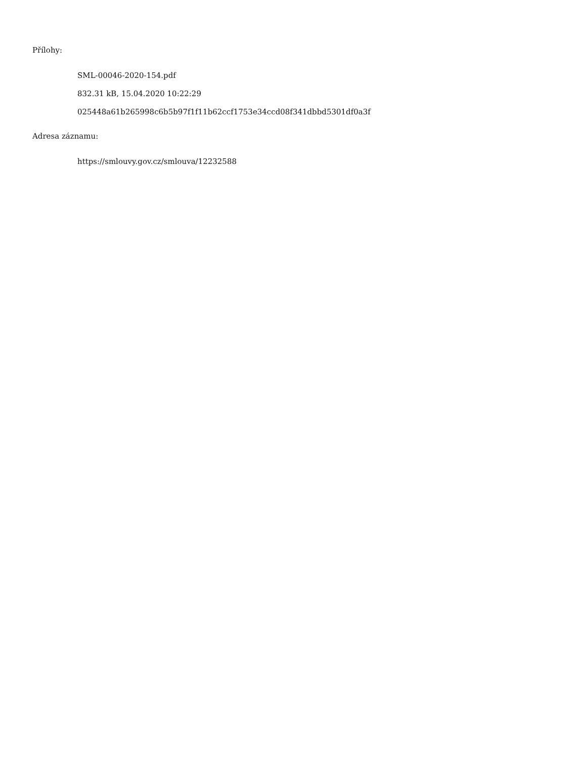Přílohy:
SML-00046-2020-154.pdf
832.31 kB, 15.04.2020 10:22:29
025448a61b265998c6b5b97f1f11b62ccf1753e34ccd08f341dbbd5301df0a3f
Adresa záznamu:
https://smlouvy.gov.cz/smlouva/12232588